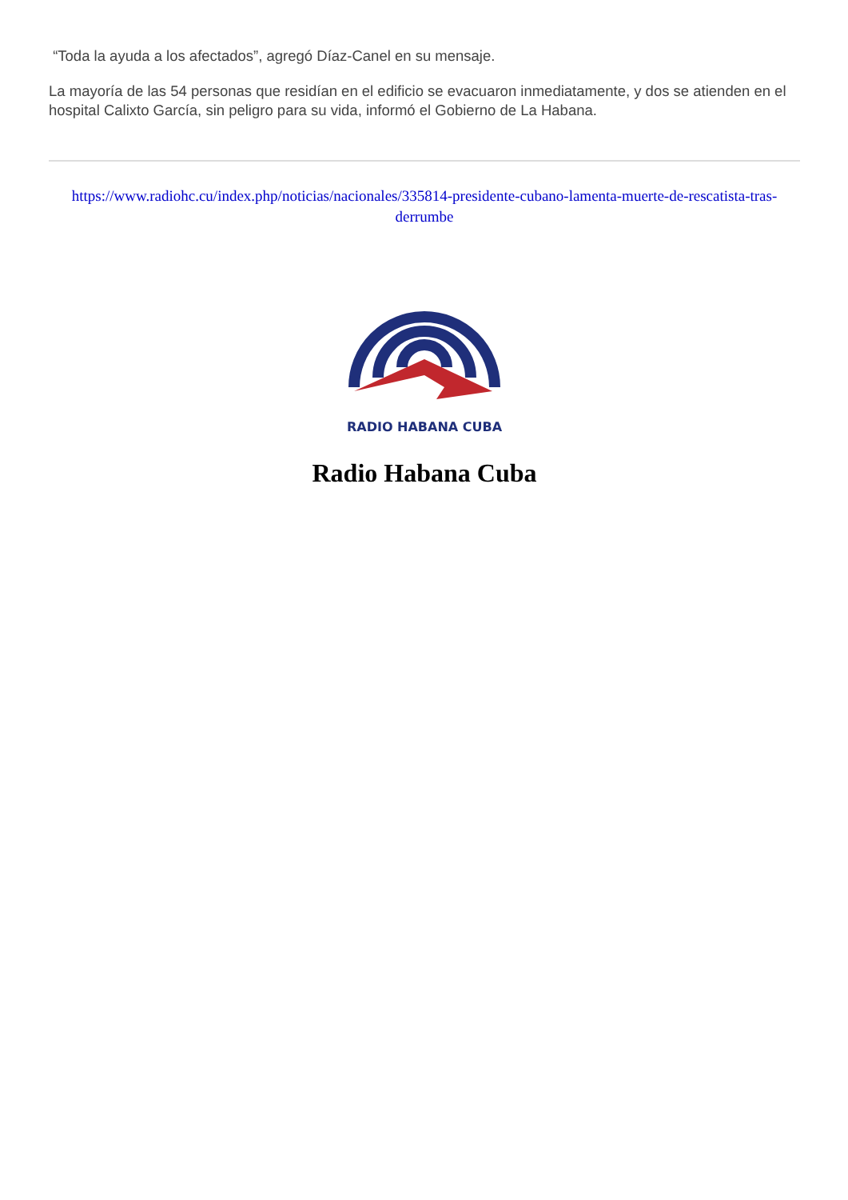“Toda la ayuda a los afectados”, agregó Díaz-Canel en su mensaje.
La mayoría de las 54 personas que residían en el edificio se evacuaron inmediatamente, y dos se atienden en el hospital Calixto García, sin peligro para su vida, informó el Gobierno de La Habana.
https://www.radiohc.cu/index.php/noticias/nacionales/335814-presidente-cubano-lamenta-muerte-de-rescatista-tras-derrumbe
RADIO HABANA CUBA
Radio Habana Cuba